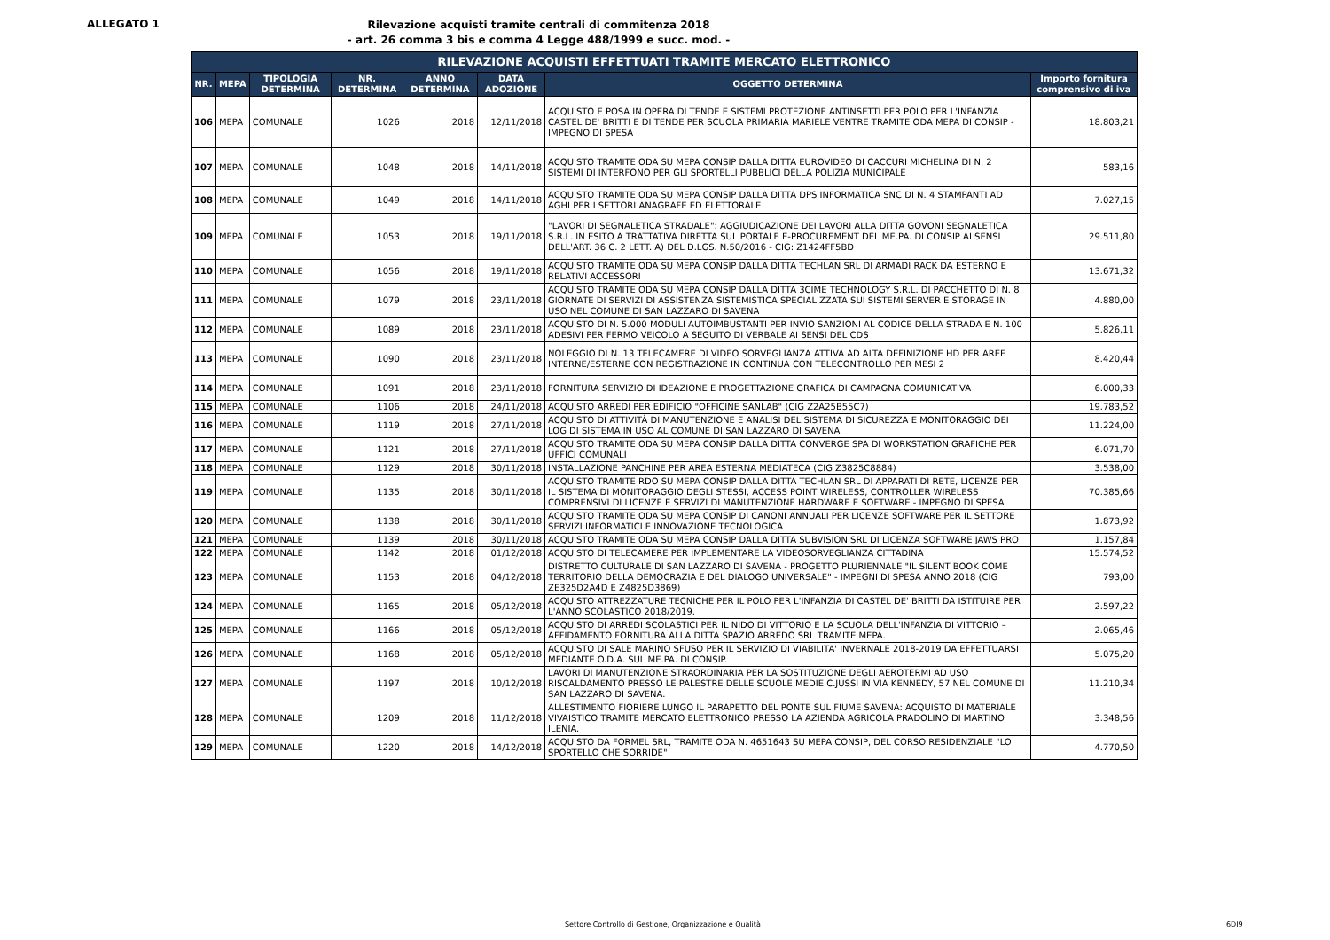ALLEGATO 1
Rilevazione acquisti tramite centrali di commitenza 2018
- art. 26 comma 3 bis e comma 4 Legge 488/1999 e succ. mod. -
| RILEVAZIONE ACQUISTI EFFETTUATI TRAMITE MERCATO ELETTRONICO | | | | | | | |
| --- | --- | --- | --- | --- | --- | --- | --- |
| NR. | MEPA | TIPOLOGIA DETERMINA | NR. DETERMINA | ANNO DETERMINA | DATA ADOZIONE | OGGETTO DETERMINA | Importo fornitura comprensivo di iva |
| 106 | MEPA | COMUNALE | 1026 | 2018 | 12/11/2018 | ACQUISTO E POSA IN OPERA DI TENDE E SISTEMI PROTEZIONE ANTINSETTI PER POLO PER L'INFANZIA CASTEL DE' BRITTI E DI TENDE PER SCUOLA PRIMARIA MARIELE VENTRE TRAMITE ODA MEPA DI CONSIP - IMPEGNO DI SPESA | 18.803,21 |
| 107 | MEPA | COMUNALE | 1048 | 2018 | 14/11/2018 | ACQUISTO TRAMITE ODA SU MEPA CONSIP DALLA DITTA EUROVIDEO DI CACCURI MICHELINA DI N. 2 SISTEMI DI INTERFONO PER GLI SPORTELLI PUBBLICI DELLA POLIZIA MUNICIPALE | 583,16 |
| 108 | MEPA | COMUNALE | 1049 | 2018 | 14/11/2018 | ACQUISTO TRAMITE ODA SU MEPA CONSIP DALLA DITTA DPS INFORMATICA SNC DI N. 4 STAMPANTI AD AGHI PER I SETTORI ANAGRAFE ED ELETTORALE | 7.027,15 |
| 109 | MEPA | COMUNALE | 1053 | 2018 | 19/11/2018 | "LAVORI DI SEGNALETICA STRADALE": AGGIUDICAZIONE DEI LAVORI ALLA DITTA GOVONI SEGNALETICA S.R.L. IN ESITO A TRATTATIVA DIRETTA SUL PORTALE E-PROCUREMENT DEL ME.PA. DI CONSIP AI SENSI DELL'ART. 36 C. 2 LETT. A) DEL D.LGS. N.50/2016 - CIG: Z1424FF5BD | 29.511,80 |
| 110 | MEPA | COMUNALE | 1056 | 2018 | 19/11/2018 | ACQUISTO TRAMITE ODA SU MEPA CONSIP DALLA DITTA TECHLAN SRL DI ARMADI RACK DA ESTERNO E RELATIVI ACCESSORI | 13.671,32 |
| 111 | MEPA | COMUNALE | 1079 | 2018 | 23/11/2018 | ACQUISTO TRAMITE ODA SU MEPA CONSIP DALLA DITTA 3CIME TECHNOLOGY S.R.L. DI PACCHETTO DI N. 8 GIORNATE DI SERVIZI DI ASSISTENZA SISTEMISTICA SPECIALIZZATA SUI SISTEMI SERVER E STORAGE IN USO NEL COMUNE DI SAN LAZZARO DI SAVENA | 4.880,00 |
| 112 | MEPA | COMUNALE | 1089 | 2018 | 23/11/2018 | ACQUISTO DI N. 5.000 MODULI AUTOIMBUSTANTI PER INVIO SANZIONI AL CODICE DELLA STRADA E N. 100 ADESIVI PER FERMO VEICOLO A SEGUITO DI VERBALE AI SENSI DEL CDS | 5.826,11 |
| 113 | MEPA | COMUNALE | 1090 | 2018 | 23/11/2018 | NOLEGGIO DI N. 13 TELECAMERE DI VIDEO SORVEGLIANZA ATTIVA AD ALTA DEFINIZIONE HD PER AREE INTERNE/ESTERNE CON REGISTRAZIONE IN CONTINUA CON TELECONTROLLO PER MESI 2 | 8.420,44 |
| 114 | MEPA | COMUNALE | 1091 | 2018 | 23/11/2018 | FORNITURA SERVIZIO DI IDEAZIONE E PROGETTAZIONE GRAFICA DI CAMPAGNA COMUNICATIVA | 6.000,33 |
| 115 | MEPA | COMUNALE | 1106 | 2018 | 24/11/2018 | ACQUISTO ARREDI PER EDIFICIO "OFFICINE SANLAB" (CIG Z2A25B55C7) | 19.783,52 |
| 116 | MEPA | COMUNALE | 1119 | 2018 | 27/11/2018 | ACQUISTO DI ATTIVITÀ DI MANUTENZIONE E ANALISI DEL SISTEMA DI SICUREZZA E MONITORAGGIO DEI LOG DI SISTEMA IN USO AL COMUNE DI SAN LAZZARO DI SAVENA | 11.224,00 |
| 117 | MEPA | COMUNALE | 1121 | 2018 | 27/11/2018 | ACQUISTO TRAMITE ODA SU MEPA CONSIP DALLA DITTA CONVERGE SPA DI WORKSTATION GRAFICHE PER UFFICI COMUNALI | 6.071,70 |
| 118 | MEPA | COMUNALE | 1129 | 2018 | 30/11/2018 | INSTALLAZIONE PANCHINE PER AREA ESTERNA MEDIATECA (CIG Z3825C8884) | 3.538,00 |
| 119 | MEPA | COMUNALE | 1135 | 2018 | 30/11/2018 | ACQUISTO TRAMITE RDO SU MEPA CONSIP DALLA DITTA TECHLAN SRL DI APPARATI DI RETE, LICENZE PER IL SISTEMA DI MONITORAGGIO DEGLI STESSI, ACCESS POINT WIRELESS, CONTROLLER WIRELESS COMPRENSIVI DI LICENZE E SERVIZI DI MANUTENZIONE HARDWARE E SOFTWARE - IMPEGNO DI SPESA | 70.385,66 |
| 120 | MEPA | COMUNALE | 1138 | 2018 | 30/11/2018 | ACQUISTO TRAMITE ODA SU MEPA CONSIP DI CANONI ANNUALI PER LICENZE SOFTWARE PER IL SETTORE SERVIZI INFORMATICI E INNOVAZIONE TECNOLOGICA | 1.873,92 |
| 121 | MEPA | COMUNALE | 1139 | 2018 | 30/11/2018 | ACQUISTO TRAMITE ODA SU MEPA CONSIP DALLA DITTA SUBVISION SRL DI LICENZA SOFTWARE JAWS PRO | 1.157,84 |
| 122 | MEPA | COMUNALE | 1142 | 2018 | 01/12/2018 | ACQUISTO DI TELECAMERE PER IMPLEMENTARE LA VIDEOSORVEGLIANZA CITTADINA | 15.574,52 |
| 123 | MEPA | COMUNALE | 1153 | 2018 | 04/12/2018 | DISTRETTO CULTURALE DI SAN LAZZARO DI SAVENA - PROGETTO PLURIENNALE "IL SILENT BOOK COME TERRITORIO DELLA DEMOCRAZIA E DEL DIALOGO UNIVERSALE" - IMPEGNI DI SPESA ANNO 2018 (CIG ZE325D2A4D E Z4825D3869) | 793,00 |
| 124 | MEPA | COMUNALE | 1165 | 2018 | 05/12/2018 | ACQUISTO ATTREZZATURE TECNICHE PER IL POLO PER L'INFANZIA DI CASTEL DE' BRITTI DA ISTITUIRE PER L'ANNO SCOLASTICO 2018/2019. | 2.597,22 |
| 125 | MEPA | COMUNALE | 1166 | 2018 | 05/12/2018 | ACQUISTO DI ARREDI SCOLASTICI PER IL NIDO DI VITTORIO E LA SCUOLA DELL'INFANZIA DI VITTORIO – AFFIDAMENTO FORNITURA ALLA DITTA SPAZIO ARREDO SRL TRAMITE MEPA. | 2.065,46 |
| 126 | MEPA | COMUNALE | 1168 | 2018 | 05/12/2018 | ACQUISTO DI SALE MARINO SFUSO PER IL SERVIZIO DI VIABILITA' INVERNALE 2018-2019 DA EFFETTUARSI MEDIANTE O.D.A. SUL ME.PA. DI CONSIP. | 5.075,20 |
| 127 | MEPA | COMUNALE | 1197 | 2018 | 10/12/2018 | LAVORI DI MANUTENZIONE STRAORDINARIA PER LA SOSTITUZIONE DEGLI AEROTERMI AD USO RISCALDAMENTO PRESSO LE PALESTRE DELLE SCUOLE MEDIE C.JUSSI IN VIA KENNEDY, 57 NEL COMUNE DI SAN LAZZARO DI SAVENA. | 11.210,34 |
| 128 | MEPA | COMUNALE | 1209 | 2018 | 11/12/2018 | ALLESTIMENTO FIORIERE LUNGO IL PARAPETTO DEL PONTE SUL FIUME SAVENA: ACQUISTO DI MATERIALE VIVAISTICO TRAMITE MERCATO ELETTRONICO PRESSO LA AZIENDA AGRICOLA PRADOLINO DI MARTINO ILENIA. | 3.348,56 |
| 129 | MEPA | COMUNALE | 1220 | 2018 | 14/12/2018 | ACQUISTO DA FORMEL SRL, TRAMITE ODA N. 4651643 SU MEPA CONSIP, DEL CORSO RESIDENZIALE "LO SPORTELLO CHE SORRIDE" | 4.770,50 |
Settore Controllo di Gestione, Organizzazione e Qualità 6DI9